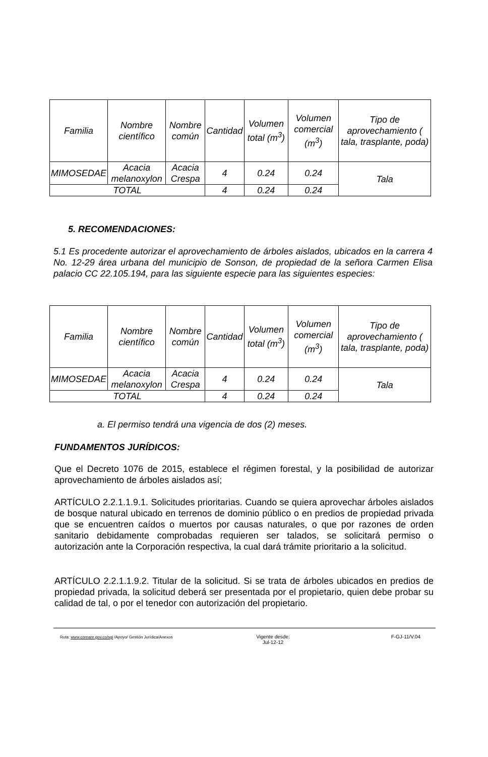| Familia | Nombre científico | Nombre común | Cantidad | Volumen total (m<sup>3</sup>) | Volumen comercial (m<sup>3</sup>) | Tipo de aprovechamiento ( tala, trasplante, poda) |
| --- | --- | --- | --- | --- | --- | --- |
| MIMOSEDAE | Acacia melanoxylon | Acacia Crespa | 4 | 0.24 | 0.24 | Tala |
| TOTAL | | | 4 | 0.24 | 0.24 | |
5. RECOMENDACIONES:
5.1 Es procedente autorizar el aprovechamiento de árboles aislados, ubicados en la carrera 4 No. 12-29 área urbana del municipio de Sonson, de propiedad de la señora Carmen Elisa palacio CC 22.105.194, para las siguiente especie para las siguientes especies:
| Familia | Nombre científico | Nombre común | Cantidad | Volumen total (m<sup>3</sup>) | Volumen comercial (m<sup>3</sup>) | Tipo de aprovechamiento ( tala, trasplante, poda) |
| --- | --- | --- | --- | --- | --- | --- |
| MIMOSEDAE | Acacia melanoxylon | Acacia Crespa | 4 | 0.24 | 0.24 | Tala |
| TOTAL | | | 4 | 0.24 | 0.24 | |
a. El permiso tendrá una vigencia de dos (2) meses.
FUNDAMENTOS JURÍDICOS:
Que el Decreto 1076 de 2015, establece el régimen forestal, y la posibilidad de autorizar aprovechamiento de árboles aislados así;
ARTÍCULO 2.2.1.1.9.1. Solicitudes prioritarias. Cuando se quiera aprovechar árboles aislados de bosque natural ubicado en terrenos de dominio público o en predios de propiedad privada que se encuentren caídos o muertos por causas naturales, o que por razones de orden sanitario debidamente comprobadas requieren ser talados, se solicitará permiso o autorización ante la Corporación respectiva, la cual dará trámite prioritario a la solicitud.
ARTÍCULO 2.2.1.1.9.2. Titular de la solicitud. Si se trata de árboles ubicados en predios de propiedad privada, la solicitud deberá ser presentada por el propietario, quien debe probar su calidad de tal, o por el tenedor con autorización del propietario.
Ruta: www.cornare.gov.co/sgi /Apoyo/ Gestión Jurídica/Anexos Vigente desde:
Jul-12-12 F-GJ-11/V.04